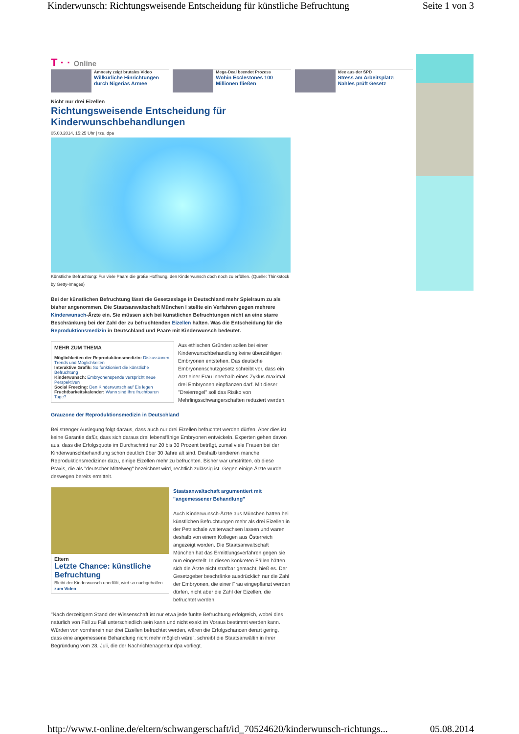Kinderwunsch: Richtungsweisende Entscheidung für künstliche Befruchtung Seite 1 von 3
T · · Online
Amnesty zeigt brutales Video
Willkürliche Hinrichtungen durch Nigerias Armee
Mega-Deal beendet Prozess
Wohin Ecclestones 100 Millionen fließen
Idee aus der SPD
Stress am Arbeitsplatz: Nahles prüft Gesetz
Nicht nur drei Eizellen
Richtungsweisende Entscheidung für Kinderwunschbehandlungen
05.08.2014, 15:25 Uhr | tze, dpa
Künstliche Befruchtung: Für viele Paare die große Hoffnung, den Kinderwunsch doch noch zu erfüllen. (Quelle: Thinkstock by Getty-Images)
Bei der künstlichen Befruchtung lässt die Gesetzeslage in Deutschland mehr Spielraum zu als bisher angenommen. Die Staatsanwaltschaft München I stellte ein Verfahren gegen mehrere Kinderwunsch-Ärzte ein. Sie müssen sich bei künstlichen Befruchtungen nicht an eine starre Beschränkung bei der Zahl der zu befruchtenden Eizellen halten. Was die Entscheidung für die Reproduktionsmedizin in Deutschland und Paare mit Kinderwunsch bedeutet.
MEHR ZUM THEMA
Möglichkeiten der Reproduktionsmedizin: Diskussionen, Trends und Möglichkeiten
Interaktive Grafik: So funktioniert die künstliche Befruchtung
Kinderwunsch: Embryonenspende verspricht neue Perspektiven
Social Freezing: Den Kinderwunsch auf Eis legen
Fruchtbarkeitskalender: Wann sind Ihre fruchtbaren Tage?
Aus ethischen Gründen sollen bei einer Kinderwunschbehandlung keine überzähligen Embryonen entstehen. Das deutsche Embryonenschutzgesetz schreibt vor, dass ein Arzt einer Frau innerhalb eines Zyklus maximal drei Embryonen einpflanzen darf. Mit dieser "Dreierregel" soll das Risiko von Mehrlingsschwangerschaften reduziert werden.
Grauzone der Reproduktionsmedizin in Deutschland
Bei strenger Auslegung folgt daraus, dass auch nur drei Eizellen befruchtet werden dürfen. Aber dies ist keine Garantie dafür, dass sich daraus drei lebensfähige Embryonen entwickeln. Experten gehen davon aus, dass die Erfolgsquote im Durchschnitt nur 20 bis 30 Prozent beträgt, zumal viele Frauen bei der Kinderwunschbehandlung schon deutlich über 30 Jahre alt sind. Deshalb tendieren manche Reproduktionsmediziner dazu, einige Eizellen mehr zu befruchten. Bisher war umstritten, ob diese Praxis, die als "deutscher Mittelweg" bezeichnet wird, rechtlich zulässig ist. Gegen einige Ärzte wurde deswegen bereits ermittelt.
Eltern
Letzte Chance: künstliche Befruchtung
Bleibt der Kinderwunsch unerfüllt, wird so nachgeholfen. zum Video
Staatsanwaltschaft argumentiert mit "angemessener Behandlung"
Auch Kinderwunsch-Ärzte aus München hatten bei künstlichen Befruchtungen mehr als drei Eizellen in der Petrischale weiterwachsen lassen und waren deshalb von einem Kollegen aus Österreich angezeigt worden. Die Staatsanwaltschaft München hat das Ermittlungsverfahren gegen sie nun eingestellt. In diesen konkreten Fällen hätten sich die Ärzte nicht strafbar gemacht, hieß es. Der Gesetzgeber beschränke ausdrücklich nur die Zahl der Embryonen, die einer Frau eingepflanzt werden dürfen, nicht aber die Zahl der Eizellen, die befruchtet werden.
"Nach derzeitigem Stand der Wissenschaft ist nur etwa jede fünfte Befruchtung erfolgreich, wobei dies natürlich von Fall zu Fall unterschiedlich sein kann und nicht exakt im Voraus bestimmt werden kann. Würden von vornherein nur drei Eizellen befruchtet werden, wären die Erfolgschancen derart gering, dass eine angemessene Behandlung nicht mehr möglich wäre", schreibt die Staatsanwältin in ihrer Begründung vom 28. Juli, die der Nachrichtenagentur dpa vorliegt.
http://www.t-online.de/eltern/schwangerschaft/id_70524620/kinderwunsch-richtungs... 05.08.2014